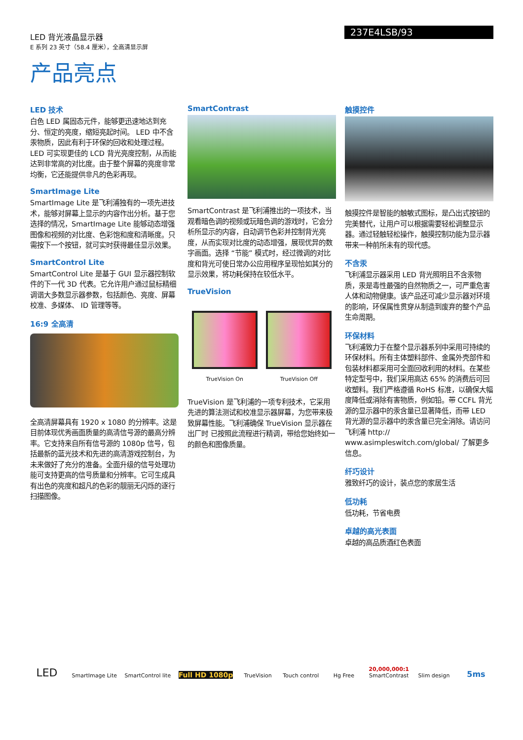LED 背光液晶显示器
E 系列 23 英寸（58.4 厘米），全高清显示屏
237E4LSB/93
产品亮点
LED 技术
白色 LED 属固态元件，能够更迅速地达到充分、恒定的亮度，缩短亮起时间。 LED 中不含汞物质，因此有利于环保的回收和处理过程。 LED 可实现更佳的 LCD 背光亮度控制，从而能达到非常高的对比度。由于整个屏幕的亮度非常均衡，它还能提供非凡的色彩再现。
SmartImage Lite
SmartImage Lite 是飞利浦独有的一项先进技术，能够对屏幕上显示的内容作出分析。基于您选择的情况，SmartImage Lite 能够动态增强图像和视频的对比度、色彩饱和度和清晰度。只需按下一个按钮，就可实时获得最佳显示效果。
SmartControl Lite
SmartControl Lite 是基于 GUI 显示器控制软件的下一代 3D 代表。它允许用户通过鼠标精细调谐大多数显示器参数，包括颜色、亮度、屏幕校准、多媒体、 ID 管理等等。
16:9 全高清
全高清屏幕具有 1920 x 1080 的分辨率。这是目前体现优秀画面质量的高清信号源的最高分辨率。它支持来自所有信号源的 1080p 信号，包括最新的蓝光技术和先进的高清游戏控制台，为未来做好了充分的准备。全面升级的信号处理功能可支持更高的信号质量和分辨率。它可生成具有出色的亮度和超凡的色彩的靓丽无闪烁的逐行扫描图像。
SmartContrast
SmartContrast 是飞利浦推出的一项技术，当观看暗色调的视频或玩暗色调的游戏时，它会分析所显示的内容，自动调节色彩并控制背光亮度，从而实现对比度的动态增强，展现优异的数字画面。选择 “节能” 模式时，经过微调的对比度和背光可使日常办公应用程序呈现恰如其分的显示效果，将功耗保持在较低水平。
TrueVision
TrueVision On TrueVision Off
TrueVision 是飞利浦的一项专利技术，它采用先进的算法测试和校准显示器屏幕，为您带来极致屏幕性能。飞利浦确保 TrueVision 显示器在出厂时 已按照此流程进行精调，带给您始终如一的颜色和图像质量。
触摸控件
触摸控件是智能的触敏式图标，是凸出式按钮的完美替代，让用户可以根据需要轻松调整显示器。通过轻触轻松操作，触摸控制功能为显示器带来一种前所未有的现代感。
不含汞
飞利浦显示器采用 LED 背光照明且不含汞物质，汞是毒性最强的自然物质之一，可严重危害人体和动物健康。该产品还可减少显示器对环境的影响，环保属性贯穿从制造到废弃的整个产品生命周期。
环保材料
飞利浦致力于在整个显示器系列中采用可持续的环保材料。所有主体塑料部件、金属外壳部件和包装材料都采用可全面回收利用的材料。在某些特定型号中，我们采用高达 65% 的消费后可回收塑料。我们严格遵循 RoHS 标准，以确保大幅度降低或消除有害物质，例如铅。带 CCFL 背光源的显示器中的汞含量已显著降低，而带 LED 背光源的显示器中的汞含量已完全消除。请访问飞利浦 http:// www.asimpleswitch.com/global/ 了解更多信息。
纤巧设计
雅致纤巧的设计，装点您的家居生活
低功耗
低功耗，节省电费
卓越的高光表面
卓越的高品质酒红色表面
LED SmartImage Lite SmartControl lite Full HD 1080p TrueVision Touch control Hg Free 20,000,000:1
SmartContrast Slim design 5ms